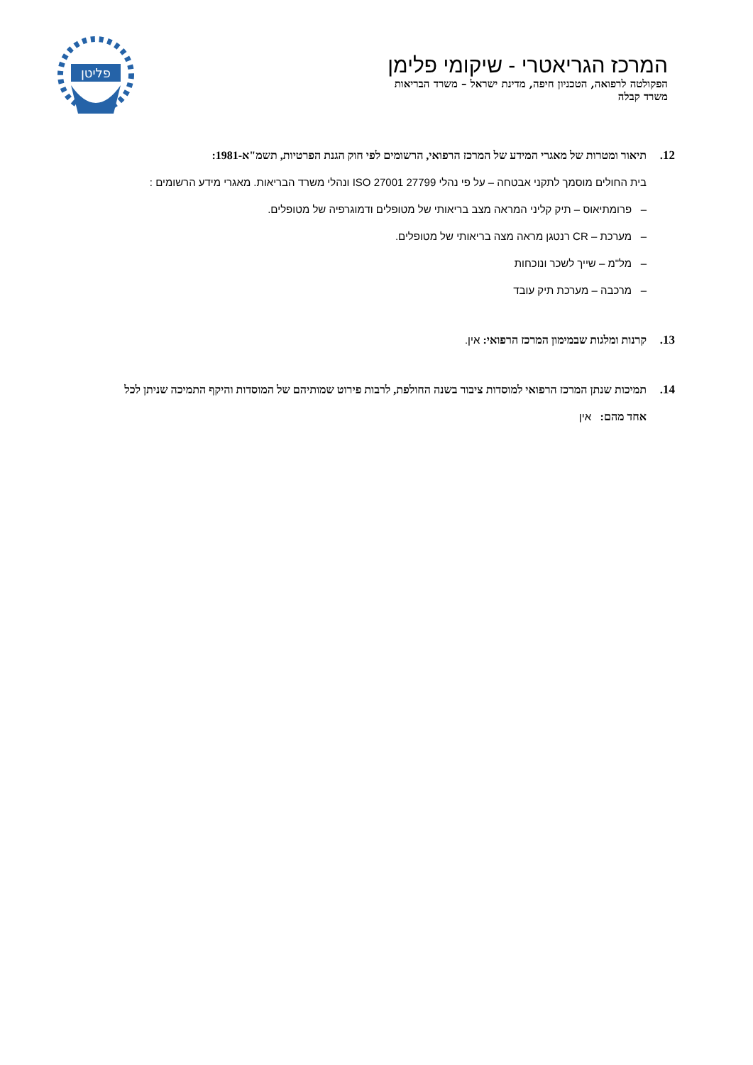המרכז הגריאטרי - שיקומי פלימן
הפקולטה לרפואה, הטכניון חיפה, מדינת ישראל – משרד הבריאות
משרד קבלה
פליטן
12. תיאור ומטרות של מאגרי המידע של המרכז הרפואי, הרשומים לפי חוק הגנת הפרטיות, תשמ"א-1981:
בית החולים מוסמך לתקני אבטחה – על פי נהלי 27799 27001 ISO ונהלי משרד הבריאות. מאגרי מידע הרשומים :
– פרומתיאוס – תיק קליני המראה מצב בריאותי של מטופלים ודמוגרפיה של מטופלים.
– מערכת – CR רנטגן מראה מצה בריאותי של מטופלים.
– מל"מ – שייך לשכר ונוכחות
– מרכבה – מערכת תיק עובד
13. קרנות ומלגות שבמימון המרכז הרפואי: אין.
14. תמיכות שנתן המרכז הרפואי למוסדות ציבור בשנה החולפת, לרבות פירוט שמותיהם של המוסדות והיקף התמיכה שניתן לכל אחד מהם: אין